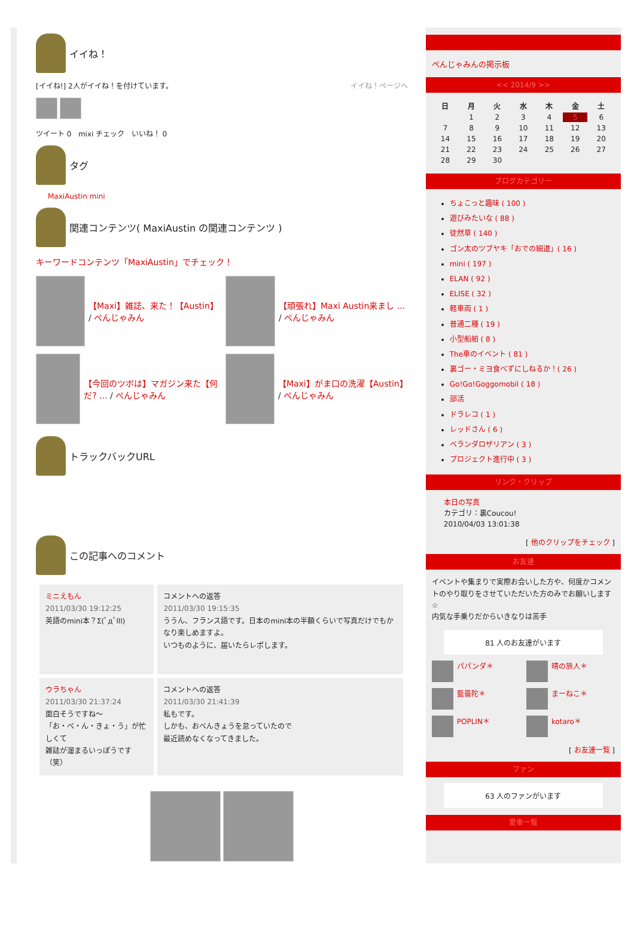イイね！
[イイね!] 2人がイイね！を付けています。 イイね！ページへ
ツイート 0 mixi チェック いいね！ 0
タグ
MaxiAustin mini
関連コンテンツ( MaxiAustin の関連コンテンツ )
キーワードコンテンツ「MaxiAustin」でチェック！
【Maxi】雑誌、来た！【Austin】 / ぺんじゃみん
【頑張れ】Maxi Austin来まし ... / ぺんじゃみん
【今回のツボは】マガジン来た【何だ? ... / ぺんじゃみん
【Maxi】がま口の洗濯【Austin】 / ぺんじゃみん
トラックバックURL
この記事へのコメント
| ミニえもん 2011/03/30 19:12:25 英語のmini本？Σ(ﾟдﾟlll) | コメントへの返答 2011/03/30 19:15:35 ううん、フランス語です。日本のmini本の半額くらいで写真だけでもかなり楽しめますよ。 いつものように、届いたらレポします。 |
| ウラちゃん 2011/03/30 21:37:24 面白そうですね～ 「お・べ・ん・きょ・う」が忙しくて 雑誌が溜まるいっぽうです（笑） | コメントへの返答 2011/03/30 21:41:39 私もです。 しかも、おべんきょうを怠っていたので 最近読めなくなってきました。 |
ぺんじゃみんの掲示板
<< 2014/9 >>
| 日 | 月 | 火 | 水 | 木 | 金 | 土 |
| --- | --- | --- | --- | --- | --- | --- |
| | 1 | 2 | 3 | 4 | 5 | 6 |
| 7 | 8 | 9 | 10 | 11 | 12 | 13 |
| 14 | 15 | 16 | 17 | 18 | 19 | 20 |
| 21 | 22 | 23 | 24 | 25 | 26 | 27 |
| 28 | 29 | 30 | | | | |
ブログカテゴリー
ちょこっと趣味 ( 100 )
遊びみたいな ( 88 )
徒然草 ( 140 )
ゴン太のツブヤキ「おでの細道」( 16 )
mini ( 197 )
ELAN ( 92 )
ELISE ( 32 )
軽車両 ( 1 )
普通二種 ( 19 )
小型船舶 ( 8 )
The車のイベント ( 81 )
裏ゴー・ミヨ食べずにしねるか！( 26 )
Go!Go!Goggomobil ( 18 )
部活
ドラレコ ( 1 )
レッドさん ( 6 )
ベランダロザリアン ( 3 )
プロジェクト進行中 ( 3 )
リンク・クリップ
本日の写真
カテゴリ：裏Coucou!
2010/04/03 13:01:38
[ 他のクリップをチェック ]
お友達
イベントや集まりで実際お会いした方や、何度かコメントのやり取りをさせていただいた方のみでお願いします☆
内気な手乗りだからいきなりは苦手
81 人のお友達がいます
パパンダ＊
晴の旅人＊
藍曇陀＊
まーねこ＊
POPLIN＊
kotaro＊
[ お友達一覧 ]
ファン
63 人のファンがいます
愛車一覧